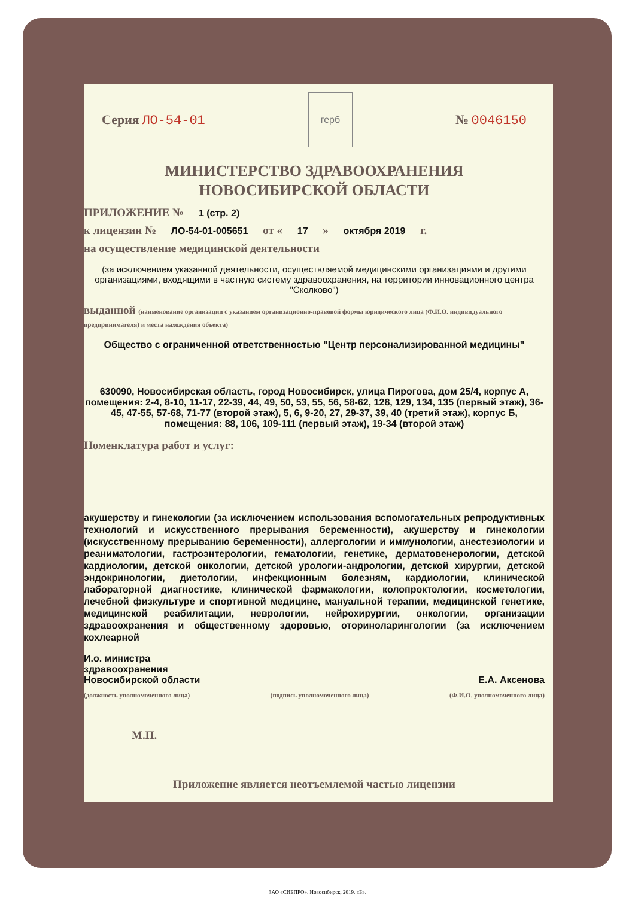Серия ЛО-54-01
герб
№ 0046150
МИНИСТЕРСТВО ЗДРАВООХРАНЕНИЯ
НОВОСИБИРСКОЙ ОБЛАСТИ
ПРИЛОЖЕНИЕ № 1 (стр. 2)
к лицензии № ЛО-54-01-005651 от « 17 » октября 2019 г.
на осуществление медицинской деятельности
(за исключением указанной деятельности, осуществляемой медицинскими организациями и другими организациями, входящими в частную систему здравоохранения, на территории инновационного центра "Сколково")
выданной (наименование организации с указанием организационно-правовой формы юридического лица (Ф.И.О. индивидуального предпринимателя) и места нахождения объекта)
Общество с ограниченной ответственностью "Центр персонализированной медицины"
630090, Новосибирская область, город Новосибирск, улица Пирогова, дом 25/4, корпус А, помещения: 2-4, 8-10, 11-17, 22-39, 44, 49, 50, 53, 55, 56, 58-62, 128, 129, 134, 135 (первый этаж), 36-45, 47-55, 57-68, 71-77 (второй этаж), 5, 6, 9-20, 27, 29-37, 39, 40 (третий этаж), корпус Б, помещения: 88, 106, 109-111 (первый этаж), 19-34 (второй этаж)
Номенклатура работ и услуг:
акушерству и гинекологии (за исключением использования вспомогательных репродуктивных технологий и искусственного прерывания беременности), акушерству и гинекологии (искусственному прерыванию беременности), аллергологии и иммунологии, анестезиологии и реаниматологии, гастроэнтерологии, гематологии, генетике, дерматовенерологии, детской кардиологии, детской онкологии, детской урологии-андрологии, детской хирургии, детской эндокринологии, диетологии, инфекционным болезням, кардиологии, клинической лабораторной диагностике, клинической фармакологии, колопроктологии, косметологии, лечебной физкультуре и спортивной медицине, мануальной терапии, медицинской генетике, медицинской реабилитации, неврологии, нейрохирургии, онкологии, организации здравоохранения и общественному здоровью, оториноларингологии (за исключением кохлеарной
И.о. министра
здравоохранения
Новосибирской области
Е.А. Аксенова
(должность уполномоченного лица) (подпись уполномоченного лица) (Ф.И.О. уполномоченного лица)
М.П.
Приложение является неотъемлемой частью лицензии
ЗАО «СИБПРО». Новосибирск, 2019, «Б».